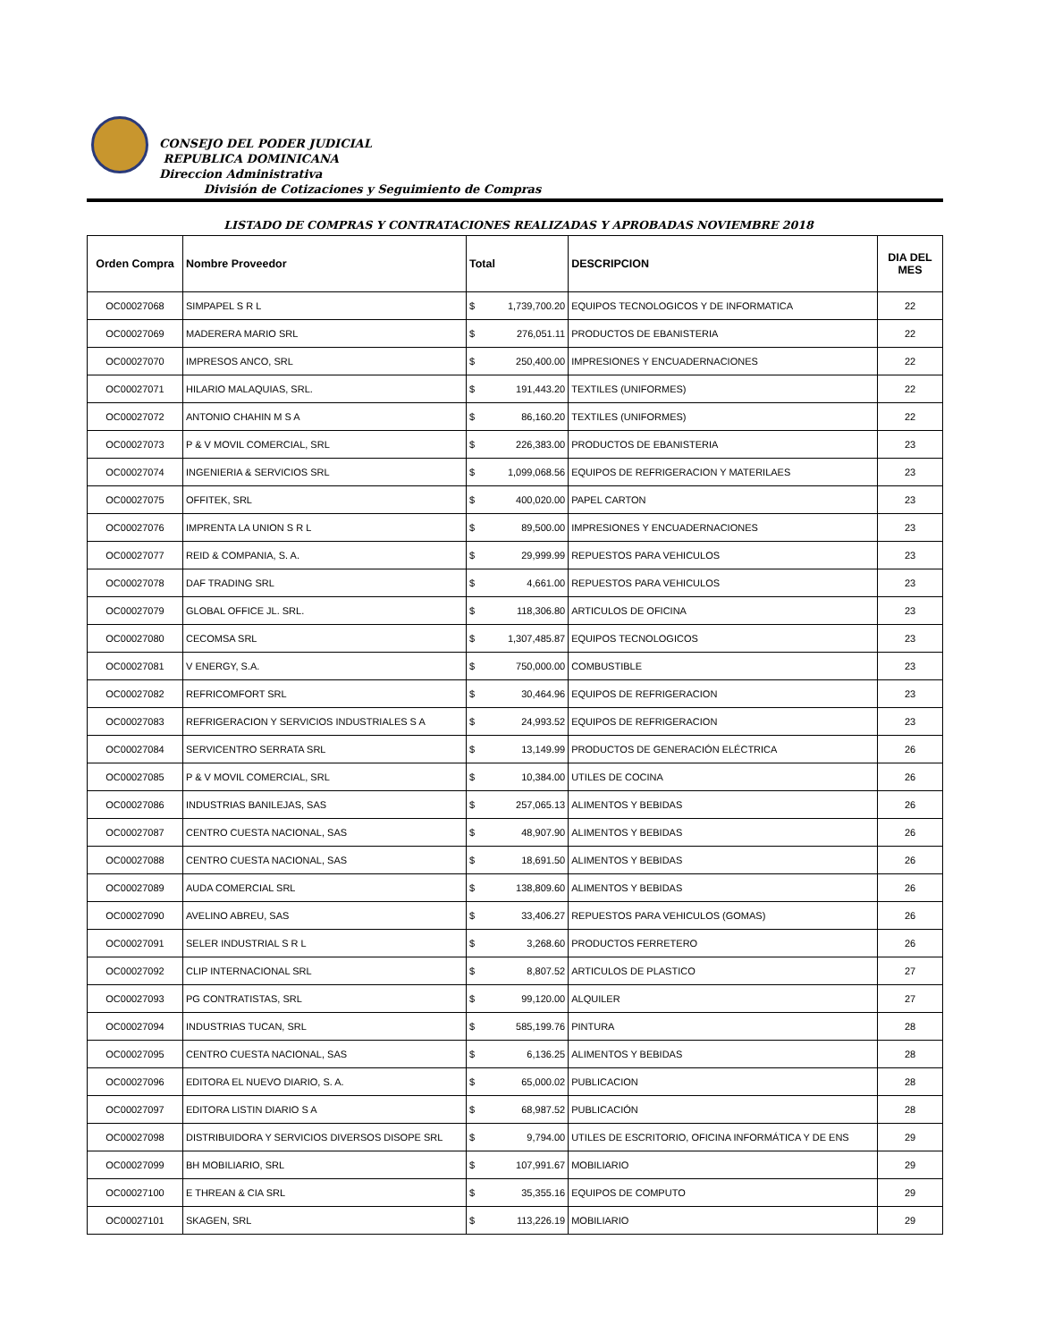CONSEJO DEL PODER JUDICIAL
REPUBLICA DOMINICANA
Direccion Administrativa
División de Cotizaciones y Seguimiento de Compras
LISTADO DE COMPRAS Y CONTRATACIONES REALIZADAS Y APROBADAS NOVIEMBRE 2018
| Orden Compra | Nombre Proveedor | Total | | DESCRIPCION | DIA DEL MES |
| --- | --- | --- | --- | --- | --- |
| OC00027068 | SIMPAPEL S R L | $ | 1,739,700.20 | EQUIPOS TECNOLOGICOS Y DE INFORMATICA | 22 |
| OC00027069 | MADERERA MARIO SRL | $ | 276,051.11 | PRODUCTOS DE EBANISTERIA | 22 |
| OC00027070 | IMPRESOS ANCO, SRL | $ | 250,400.00 | IMPRESIONES Y ENCUADERNACIONES | 22 |
| OC00027071 | HILARIO MALAQUIAS, SRL. | $ | 191,443.20 | TEXTILES (UNIFORMES) | 22 |
| OC00027072 | ANTONIO CHAHIN M S A | $ | 86,160.20 | TEXTILES (UNIFORMES) | 22 |
| OC00027073 | P & V MOVIL COMERCIAL, SRL | $ | 226,383.00 | PRODUCTOS DE EBANISTERIA | 23 |
| OC00027074 | INGENIERIA & SERVICIOS SRL | $ | 1,099,068.56 | EQUIPOS DE REFRIGERACION Y MATERILAES | 23 |
| OC00027075 | OFFITEK, SRL | $ | 400,020.00 | PAPEL CARTON | 23 |
| OC00027076 | IMPRENTA LA UNION S R L | $ | 89,500.00 | IMPRESIONES Y ENCUADERNACIONES | 23 |
| OC00027077 | REID & COMPANIA, S. A. | $ | 29,999.99 | REPUESTOS PARA VEHICULOS | 23 |
| OC00027078 | DAF TRADING SRL | $ | 4,661.00 | REPUESTOS PARA VEHICULOS | 23 |
| OC00027079 | GLOBAL OFFICE JL. SRL. | $ | 118,306.80 | ARTICULOS DE OFICINA | 23 |
| OC00027080 | CECOMSA SRL | $ | 1,307,485.87 | EQUIPOS TECNOLOGICOS | 23 |
| OC00027081 | V ENERGY, S.A. | $ | 750,000.00 | COMBUSTIBLE | 23 |
| OC00027082 | REFRICOMFORT SRL | $ | 30,464.96 | EQUIPOS DE REFRIGERACION | 23 |
| OC00027083 | REFRIGERACION Y SERVICIOS INDUSTRIALES S A | $ | 24,993.52 | EQUIPOS DE REFRIGERACION | 23 |
| OC00027084 | SERVICENTRO SERRATA SRL | $ | 13,149.99 | PRODUCTOS DE GENERACIÓN ELÉCTRICA | 26 |
| OC00027085 | P & V MOVIL COMERCIAL, SRL | $ | 10,384.00 | UTILES DE COCINA | 26 |
| OC00027086 | INDUSTRIAS BANILEJAS, SAS | $ | 257,065.13 | ALIMENTOS Y BEBIDAS | 26 |
| OC00027087 | CENTRO CUESTA NACIONAL, SAS | $ | 48,907.90 | ALIMENTOS Y BEBIDAS | 26 |
| OC00027088 | CENTRO CUESTA NACIONAL, SAS | $ | 18,691.50 | ALIMENTOS Y BEBIDAS | 26 |
| OC00027089 | AUDA COMERCIAL SRL | $ | 138,809.60 | ALIMENTOS Y BEBIDAS | 26 |
| OC00027090 | AVELINO ABREU, SAS | $ | 33,406.27 | REPUESTOS PARA VEHICULOS (GOMAS) | 26 |
| OC00027091 | SELER INDUSTRIAL S R L | $ | 3,268.60 | PRODUCTOS FERRETERO | 26 |
| OC00027092 | CLIP INTERNACIONAL SRL | $ | 8,807.52 | ARTICULOS DE PLASTICO | 27 |
| OC00027093 | PG CONTRATISTAS, SRL | $ | 99,120.00 | ALQUILER | 27 |
| OC00027094 | INDUSTRIAS TUCAN, SRL | $ | 585,199.76 | PINTURA | 28 |
| OC00027095 | CENTRO CUESTA NACIONAL, SAS | $ | 6,136.25 | ALIMENTOS Y BEBIDAS | 28 |
| OC00027096 | EDITORA EL NUEVO DIARIO, S. A. | $ | 65,000.02 | PUBLICACION | 28 |
| OC00027097 | EDITORA LISTIN DIARIO S A | $ | 68,987.52 | PUBLICACIÓN | 28 |
| OC00027098 | DISTRIBUIDORA Y SERVICIOS DIVERSOS DISOPE SRL | $ | 9,794.00 | UTILES DE ESCRITORIO, OFICINA INFORMÁTICA Y DE ENS | 29 |
| OC00027099 | BH MOBILIARIO, SRL | $ | 107,991.67 | MOBILIARIO | 29 |
| OC00027100 | E THREAN & CIA SRL | $ | 35,355.16 | EQUIPOS DE COMPUTO | 29 |
| OC00027101 | SKAGEN, SRL | $ | 113,226.19 | MOBILIARIO | 29 |